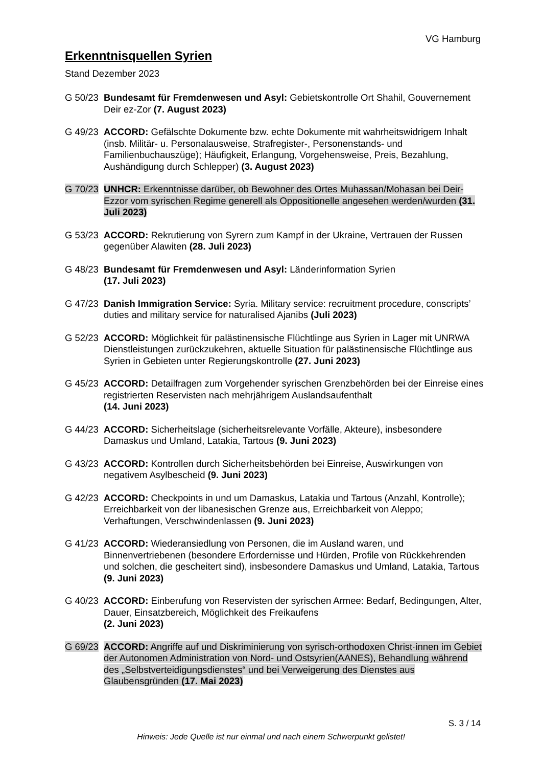VG Hamburg
Erkenntnisquellen Syrien
Stand Dezember 2023
G 50/23
Bundesamt für Fremdenwesen und Asyl: Gebietskontrolle Ort Shahil, Gouvernement Deir ez-Zor (7. August 2023)
G 49/23
ACCORD: Gefälschte Dokumente bzw. echte Dokumente mit wahrheitswidrigem Inhalt (insb. Militär- u. Personalausweise, Strafregister-, Personenstands- und Familienbuchauszüge); Häufigkeit, Erlangung, Vorgehensweise, Preis, Bezahlung, Aushändigung durch Schlepper) (3. August 2023)
G 70/23
UNHCR: Erkenntnisse darüber, ob Bewohner des Ortes Muhassan/Mohasan bei Deir-Ezzor vom syrischen Regime generell als Oppositionelle angesehen werden/wurden (31. Juli 2023)
G 53/23
ACCORD: Rekrutierung von Syrern zum Kampf in der Ukraine, Vertrauen der Russen gegenüber Alawiten (28. Juli 2023)
G 48/23
Bundesamt für Fremdenwesen und Asyl: Länderinformation Syrien
(17. Juli 2023)
G 47/23
Danish Immigration Service: Syria. Military service: recruitment procedure, conscripts’ duties and military service for naturalised Ajanibs (Juli 2023)
G 52/23
ACCORD: Möglichkeit für palästinensische Flüchtlinge aus Syrien in Lager mit UNRWA Dienstleistungen zurückzukehren, aktuelle Situation für palästinensische Flüchtlinge aus Syrien in Gebieten unter Regierungskontrolle (27. Juni 2023)
G 45/23
ACCORD: Detailfragen zum Vorgehender syrischen Grenzbehörden bei der Einreise eines registrierten Reservisten nach mehrjährigem Auslandsaufenthalt
(14. Juni 2023)
G 44/23
ACCORD: Sicherheitslage (sicherheitsrelevante Vorfälle, Akteure), insbesondere Damaskus und Umland, Latakia, Tartous (9. Juni 2023)
G 43/23
ACCORD: Kontrollen durch Sicherheitsbehörden bei Einreise, Auswirkungen von negativem Asylbescheid (9. Juni 2023)
G 42/23
ACCORD: Checkpoints in und um Damaskus, Latakia und Tartous (Anzahl, Kontrolle); Erreichbarkeit von der libanesischen Grenze aus, Erreichbarkeit von Aleppo; Verhaftungen, Verschwindenlassen (9. Juni 2023)
G 41/23
ACCORD: Wiederansiedlung von Personen, die im Ausland waren, und Binnenvertriebenen (besondere Erfordernisse und Hürden, Profile von Rückkehrenden und solchen, die gescheitert sind), insbesondere Damaskus und Umland, Latakia, Tartous (9. Juni 2023)
G 40/23
ACCORD: Einberufung von Reservisten der syrischen Armee: Bedarf, Bedingungen, Alter, Dauer, Einsatzbereich, Möglichkeit des Freikaufens
(2. Juni 2023)
G 69/23
ACCORD: Angriffe auf und Diskriminierung von syrisch-orthodoxen Christ·innen im Gebiet der Autonomen Administration von Nord- und Ostsyrien(AANES), Behandlung während des „Selbstverteidigungsdienstes“ und bei Verweigerung des Dienstes aus Glaubensgründen (17. Mai 2023)
S. 3 / 14
Hinweis: Jede Quelle ist nur einmal und nach einem Schwerpunkt gelistet!